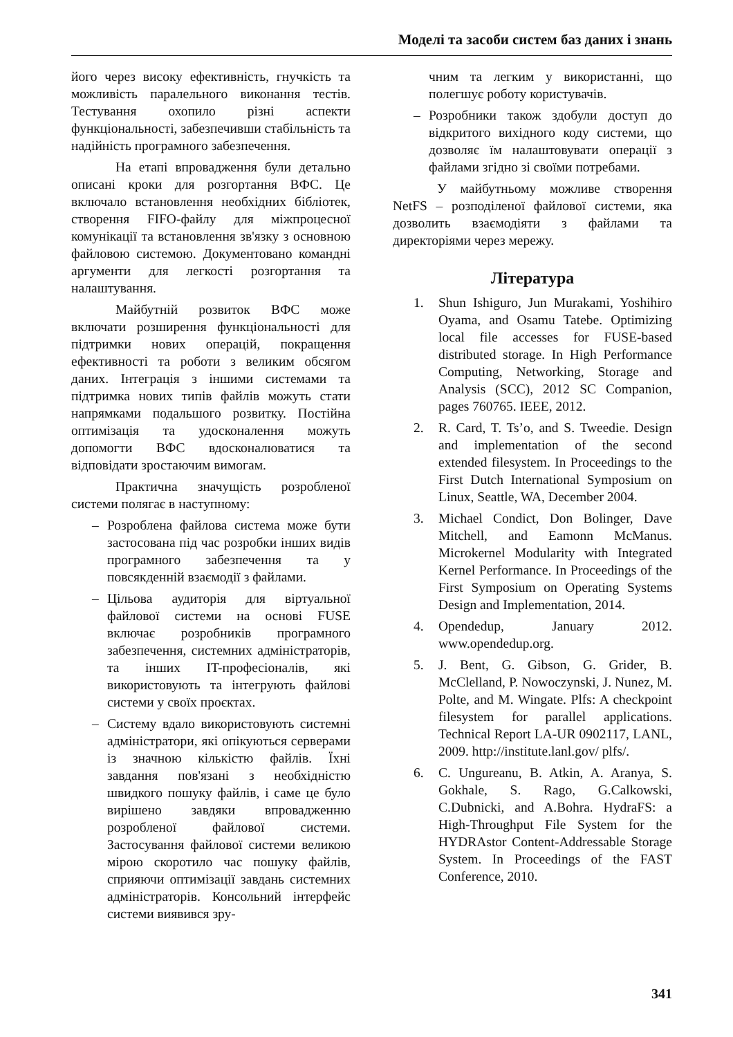Моделі та засоби систем баз даних і знань
його через високу ефективність, гнучкість та можливість паралельного виконання тестів. Тестування охопило різні аспекти функціональності, забезпечивши стабільність та надійність програмного забезпечення.
На етапі впровадження були детально описані кроки для розгортання ВФС. Це включало встановлення необхідних бібліотек, створення FIFO-файлу для міжпроцесної комунікації та встановлення зв'язку з основною файловою системою. Документовано командні аргументи для легкості розгортання та налаштування.
Майбутній розвиток ВФС може включати розширення функціональності для підтримки нових операцій, покращення ефективності та роботи з великим обсягом даних. Інтеграція з іншими системами та підтримка нових типів файлів можуть стати напрямками подальшого розвитку. Постійна оптимізація та удосконалення можуть допомогти ВФС вдосконалюватися та відповідати зростаючим вимогам.
Практична значущість розробленої системи полягає в наступному:
– Розроблена файлова система може бути застосована під час розробки інших видів програмного забезпечення та у повсякденній взаємодії з файлами.
– Цільова аудиторія для віртуальної файлової системи на основі FUSE включає розробників програмного забезпечення, системних адміністраторів, та інших IT-професіоналів, які використовують та інтегрують файлові системи у своїх проєктах.
– Систему вдало використовують системні адміністратори, які опікуються серверами із значною кількістю файлів. Їхні завдання пов'язані з необхідністю швидкого пошуку файлів, і саме це було вирішено завдяки впровадженню розробленої файлової системи. Застосування файлової системи великою мірою скоротило час пошуку файлів, сприяючи оптимізації завдань системних адміністраторів. Консольний інтерфейс системи виявився зру-
чним та легким у використанні, що полегшує роботу користувачів.
– Розробники також здобули доступ до відкритого вихідного коду системи, що дозволяє їм налаштовувати операції з файлами згідно зі своїми потребами.
У майбутньому можливе створення NetFS – розподіленої файлової системи, яка дозволить взаємодіяти з файлами та директоріями через мережу.
Література
1. Shun Ishiguro, Jun Murakami, Yoshihiro Oyama, and Osamu Tatebe. Optimizing local file accesses for FUSE-based distributed storage. In High Performance Computing, Networking, Storage and Analysis (SCC), 2012 SC Companion, pages 760765. IEEE, 2012.
2. R. Card, T. Ts’o, and S. Tweedie. Design and implementation of the second extended filesystem. In Proceedings to the First Dutch International Symposium on Linux, Seattle, WA, December 2004.
3. Michael Condict, Don Bolinger, Dave Mitchell, and Eamonn McManus. Microkernel Modularity with Integrated Kernel Performance. In Proceedings of the First Symposium on Operating Systems Design and Implementation, 2014.
4. Opendedup, January 2012. www.opendedup.org.
5. J. Bent, G. Gibson, G. Grider, B. McClelland, P. Nowoczynski, J. Nunez, M. Polte, and M. Wingate. Plfs: A checkpoint filesystem for parallel applications. Technical Report LA-UR 0902117, LANL, 2009. http://institute.lanl.gov/ plfs/.
6. C. Ungureanu, B. Atkin, A. Aranya, S. Gokhale, S. Rago, G.Calkowski, C.Dubnicki, and A.Bohra. HydraFS: a High-Throughput File System for the HYDRAstor Content-Addressable Storage System. In Proceedings of the FAST Conference, 2010.
341